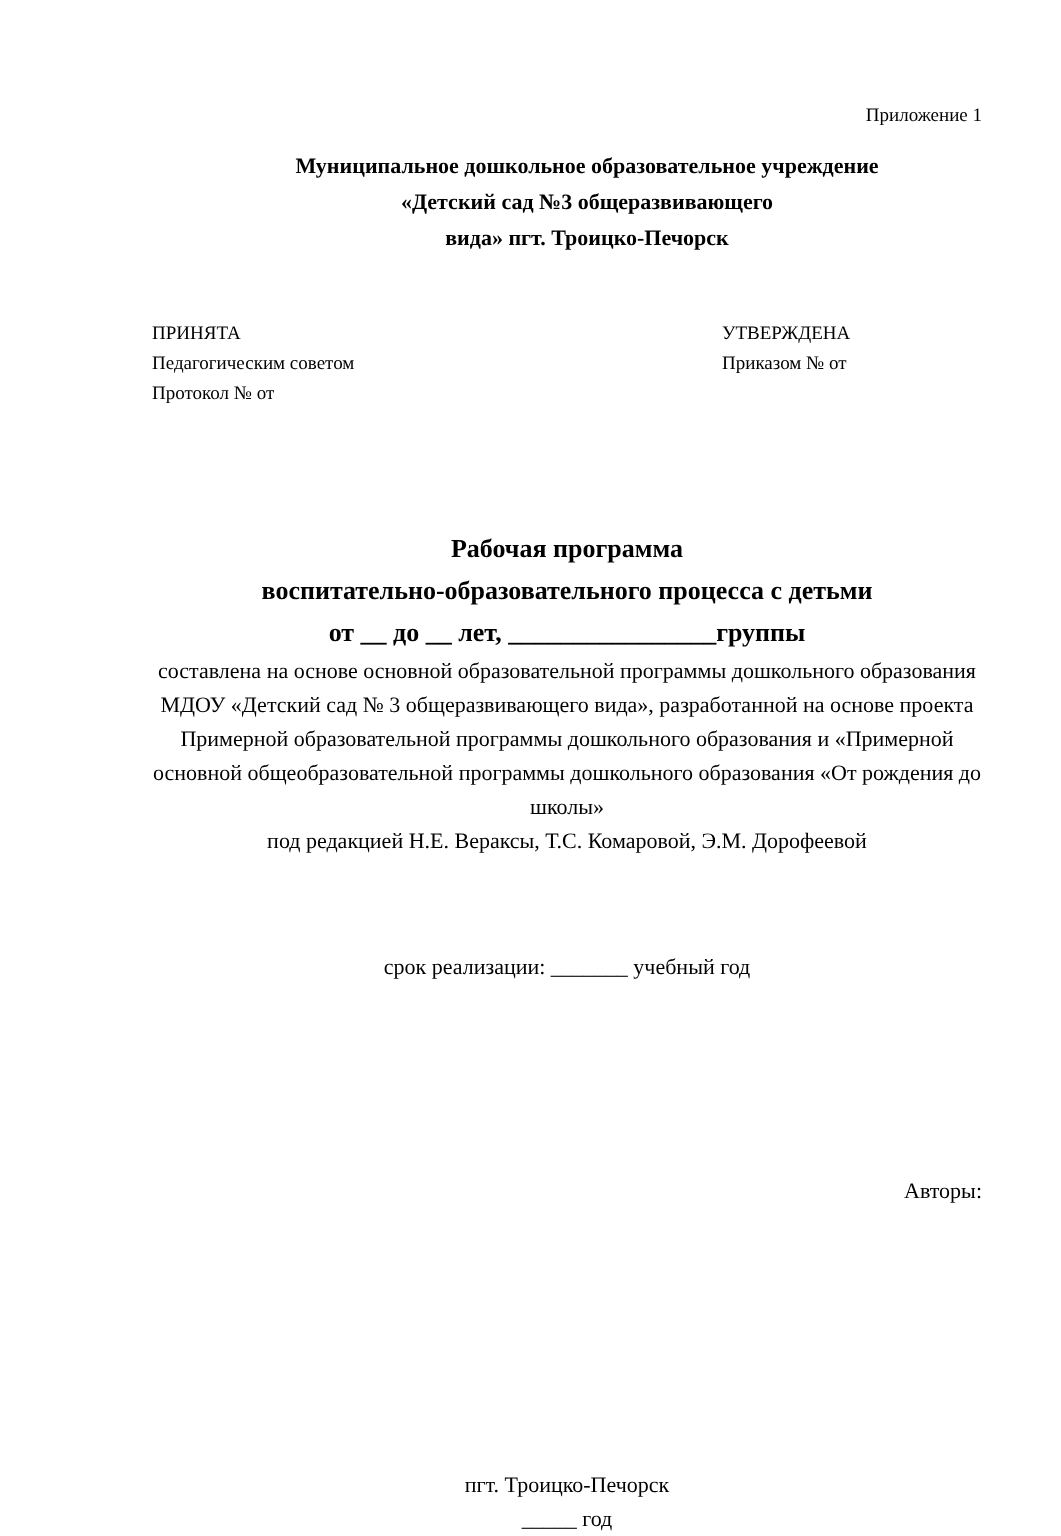Приложение 1
Муниципальное дошкольное образовательное учреждение
«Детский сад №3 общеразвивающего
вида» пгт. Троицко-Печорск
ПРИНЯТА
Педагогическим советом
Протокол № от
УТВЕРЖДЕНА
Приказом № от
Рабочая программа
воспитательно-образовательного процесса с детьми
от __ до __ лет, ________________группы
составлена на основе основной образовательной программы дошкольного образования МДОУ «Детский сад № 3 общеразвивающего вида», разработанной на основе проекта Примерной образовательной программы дошкольного образования и «Примерной основной общеобразовательной программы дошкольного образования «От рождения до школы»
под редакцией Н.Е. Вераксы, Т.С. Комаровой, Э.М. Дорофеевой
срок реализации: _______ учебный год
Авторы:
пгт. Троицко-Печорск
_____ год